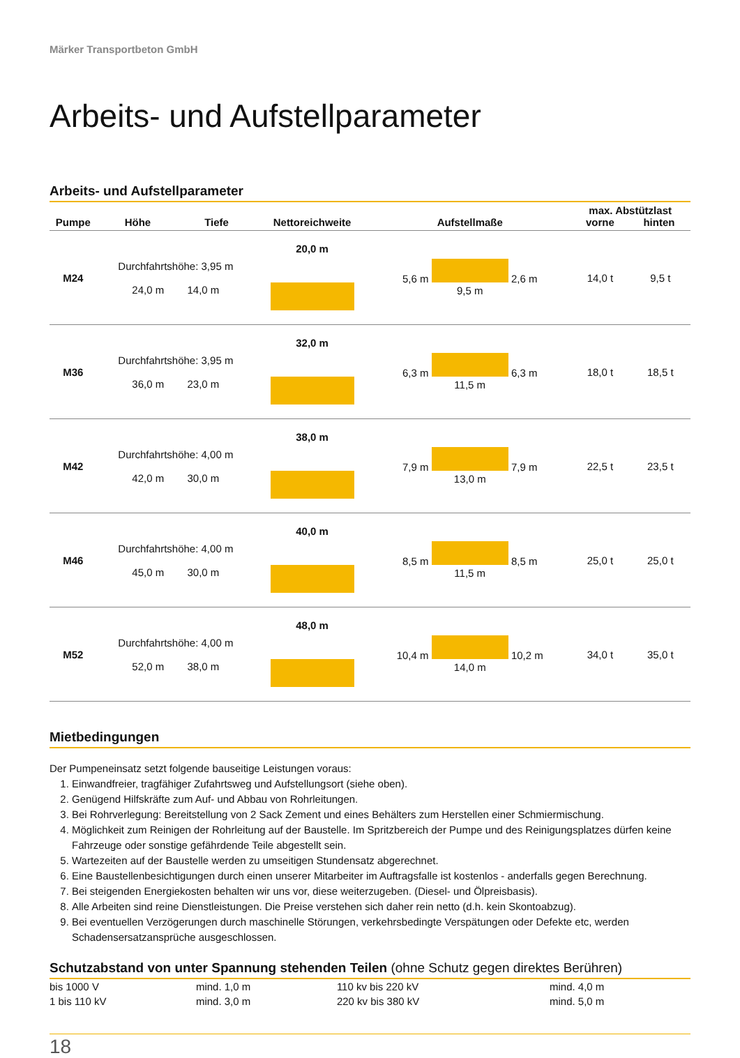Märker Transportbeton GmbH
Arbeits- und Aufstellparameter
Arbeits- und Aufstellparameter
| Pumpe | Höhe | Tiefe | Nettoreichweite | Aufstellmaße | max. Abstützlast vorne hinten | |
| --- | --- | --- | --- | --- | --- | --- |
| M24 | Durchfahrtshöhe: 3,95 m 24,0 m 14,0 m | | 20,0 m | 5,6 m 2,6 m 9,5 m | 14,0 t | 9,5 t |
| M36 | Durchfahrtshöhe: 3,95 m 36,0 m 23,0 m | | 32,0 m | 6,3 m 6,3 m 11,5 m | 18,0 t | 18,5 t |
| M42 | Durchfahrtshöhe: 4,00 m 42,0 m 30,0 m | | 38,0 m | 7,9 m 7,9 m 13,0 m | 22,5 t | 23,5 t |
| M46 | Durchfahrtshöhe: 4,00 m 45,0 m 30,0 m | | 40,0 m | 8,5 m 8,5 m 11,5 m | 25,0 t | 25,0 t |
| M52 | Durchfahrtshöhe: 4,00 m 52,0 m 38,0 m | | 48,0 m | 10,4 m 10,2 m 14,0 m | 34,0 t | 35,0 t |
Mietbedingungen
Der Pumpeneinsatz setzt folgende bauseitige Leistungen voraus:
1. Einwandfreier, tragfähiger Zufahrtsweg und Aufstellungsort (siehe oben).
2. Genügend Hilfskräfte zum Auf- und Abbau von Rohrleitungen.
3. Bei Rohrverlegung: Bereitstellung von 2 Sack Zement und eines Behälters zum Herstellen einer Schmiermischung.
4. Möglichkeit zum Reinigen der Rohrleitung auf der Baustelle. Im Spritzbereich der Pumpe und des Reinigungsplatzes dürfen keine Fahrzeuge oder sonstige gefährdende Teile abgestellt sein.
5. Wartezeiten auf der Baustelle werden zu umseitigen Stundensatz abgerechnet.
6. Eine Baustellenbesichtigungen durch einen unserer Mitarbeiter im Auftragsfalle ist kostenlos - anderfalls gegen Berechnung.
7. Bei steigenden Energiekosten behalten wir uns vor, diese weiterzugeben. (Diesel- und Ölpreisbasis).
8. Alle Arbeiten sind reine Dienstleistungen. Die Preise verstehen sich daher rein netto (d.h. kein Skontoabzug).
9. Bei eventuellen Verzögerungen durch maschinelle Störungen, verkehrsbedingte Verspätungen oder Defekte etc, werden Schadensersatzansprüche ausgeschlossen.
Schutzabstand von unter Spannung stehenden Teilen (ohne Schutz gegen direktes Berühren)
| bis 1000 V | mind. 1,0 m | 110 kv bis 220 kV | mind. 4,0 m |
| 1 bis 110 kV | mind. 3,0 m | 220 kv bis 380 kV | mind. 5,0 m |
18